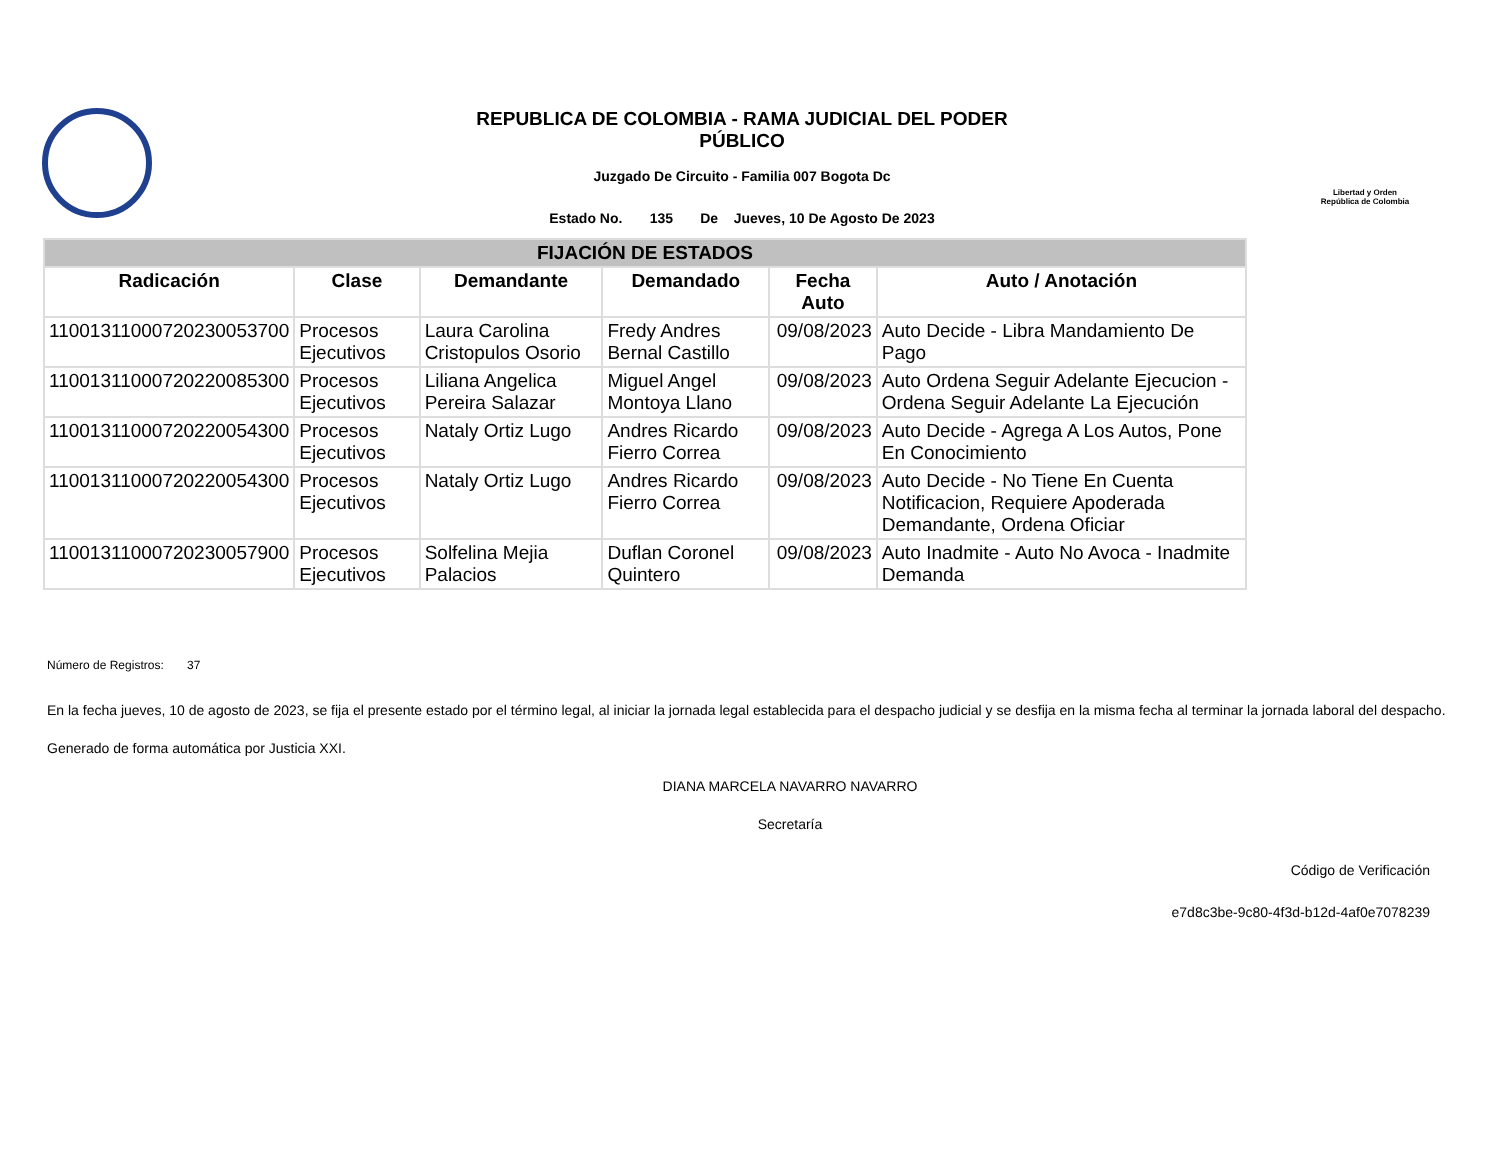REPUBLICA DE COLOMBIA - RAMA JUDICIAL DEL PODER PÚBLICO
Juzgado De Circuito - Familia 007 Bogota Dc
Estado No. 135 De Jueves, 10 De Agosto De 2023
Libertad y Orden
República de Colombia
| FIJACIÓN DE ESTADOS | | | | | |
| Radicación | Clase | Demandante | Demandado | Fecha Auto | Auto / Anotación |
| 11001311000720230053700 | Procesos Ejecutivos | Laura Carolina Cristopulos Osorio | Fredy Andres Bernal Castillo | 09/08/2023 | Auto Decide - Libra Mandamiento De Pago |
| 11001311000720220085300 | Procesos Ejecutivos | Liliana Angelica Pereira Salazar | Miguel Angel Montoya Llano | 09/08/2023 | Auto Ordena Seguir Adelante Ejecucion - Ordena Seguir Adelante La Ejecución |
| 11001311000720220054300 | Procesos Ejecutivos | Nataly Ortiz Lugo | Andres Ricardo Fierro Correa | 09/08/2023 | Auto Decide - Agrega A Los Autos, Pone En Conocimiento |
| 11001311000720220054300 | Procesos Ejecutivos | Nataly Ortiz Lugo | Andres Ricardo Fierro Correa | 09/08/2023 | Auto Decide - No Tiene En Cuenta Notificacion, Requiere Apoderada Demandante, Ordena Oficiar |
| 11001311000720230057900 | Procesos Ejecutivos | Solfelina Mejia Palacios | Duflan Coronel Quintero | 09/08/2023 | Auto Inadmite - Auto No Avoca - Inadmite Demanda |
Número de Registros: 37
En la fecha jueves, 10 de agosto de 2023, se fija el presente estado por el término legal, al iniciar la jornada legal establecida para el despacho judicial y se desfija en la misma fecha al terminar la jornada laboral del despacho.
Generado de forma automática por Justicia XXI.
DIANA MARCELA NAVARRO NAVARRO
Secretaría
Código de Verificación
e7d8c3be-9c80-4f3d-b12d-4af0e7078239